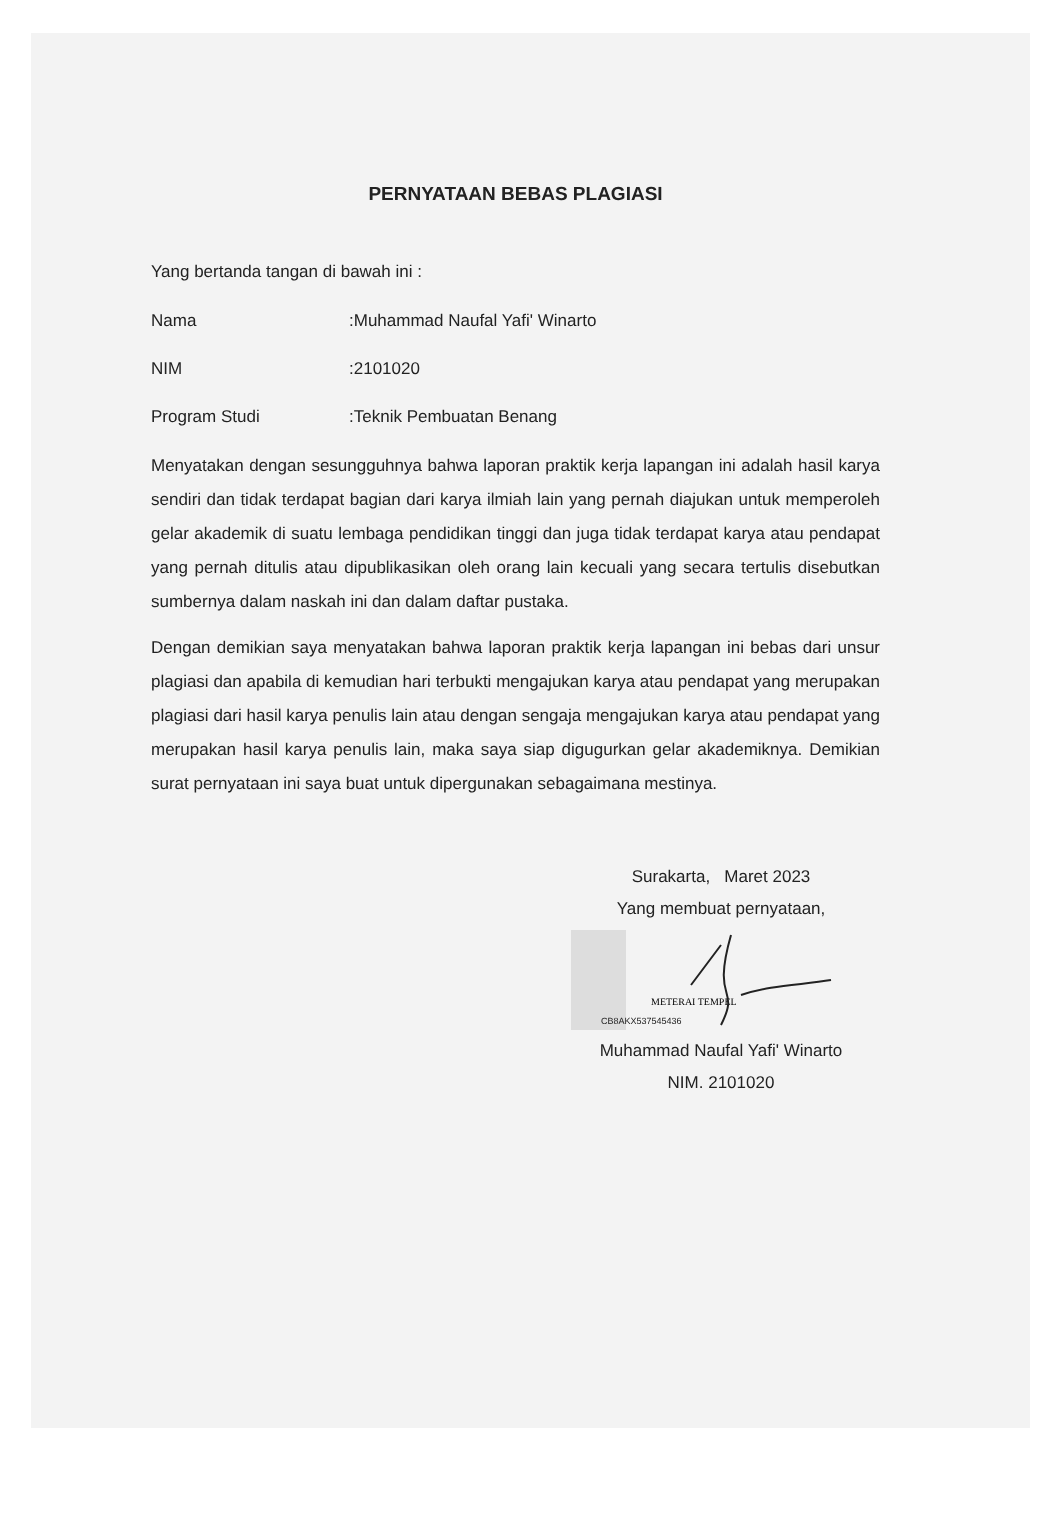PERNYATAAN BEBAS PLAGIASI
Yang bertanda tangan di bawah ini :
Nama:Muhammad Naufal Yafi' Winarto
NIM:2101020
Program Studi:Teknik Pembuatan Benang
Menyatakan dengan sesungguhnya bahwa laporan praktik kerja lapangan ini adalah hasil karya sendiri dan tidak terdapat bagian dari karya ilmiah lain yang pernah diajukan untuk memperoleh gelar akademik di suatu lembaga pendidikan tinggi dan juga tidak terdapat karya atau pendapat yang pernah ditulis atau dipublikasikan oleh orang lain kecuali yang secara tertulis disebutkan sumbernya dalam naskah ini dan dalam daftar pustaka.
Dengan demikian saya menyatakan bahwa laporan praktik kerja lapangan ini bebas dari unsur plagiasi dan apabila di kemudian hari terbukti mengajukan karya atau pendapat yang merupakan plagiasi dari hasil karya penulis lain atau dengan sengaja mengajukan karya atau pendapat yang merupakan hasil karya penulis lain, maka saya siap digugurkan gelar akademiknya. Demikian surat pernyataan ini saya buat untuk dipergunakan sebagaimana mestinya.
Surakarta, Maret 2023
Yang membuat pernyataan,
METERAI TEMPEL
CB8AKX537545436
Muhammad Naufal Yafi' Winarto
NIM. 2101020